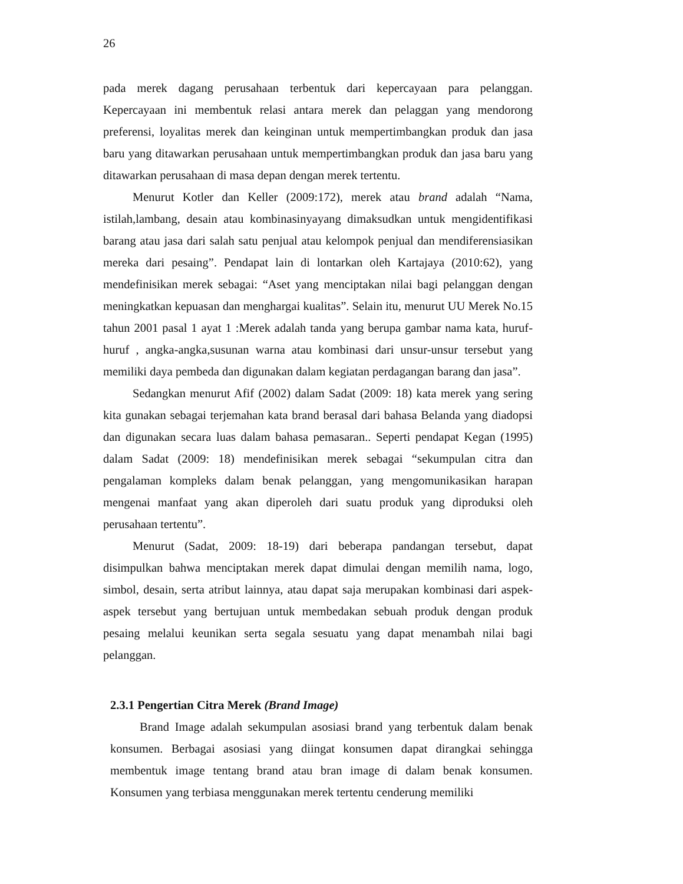26
pada merek dagang perusahaan terbentuk dari kepercayaan para pelanggan. Kepercayaan ini membentuk relasi antara merek dan pelaggan yang mendorong preferensi, loyalitas merek dan keinginan untuk mempertimbangkan produk dan jasa baru yang ditawarkan perusahaan untuk mempertimbangkan produk dan jasa baru yang ditawarkan perusahaan di masa depan dengan merek tertentu.
Menurut Kotler dan Keller (2009:172), merek atau brand adalah “Nama, istilah,lambang, desain atau kombinasinyayang dimaksudkan untuk mengidentifikasi barang atau jasa dari salah satu penjual atau kelompok penjual dan mendiferensiasikan mereka dari pesaing”. Pendapat lain di lontarkan oleh Kartajaya (2010:62), yang mendefinisikan merek sebagai: “Aset yang menciptakan nilai bagi pelanggan dengan meningkatkan kepuasan dan menghargai kualitas”. Selain itu, menurut UU Merek No.15 tahun 2001 pasal 1 ayat 1 :Merek adalah tanda yang berupa gambar nama kata, huruf-huruf , angka-angka,susunan warna atau kombinasi dari unsur-unsur tersebut yang memiliki daya pembeda dan digunakan dalam kegiatan perdagangan barang dan jasa”.
Sedangkan menurut Afif (2002) dalam Sadat (2009: 18) kata merek yang sering kita gunakan sebagai terjemahan kata brand berasal dari bahasa Belanda yang diadopsi dan digunakan secara luas dalam bahasa pemasaran.. Seperti pendapat Kegan (1995) dalam Sadat (2009: 18) mendefinisikan merek sebagai “sekumpulan citra dan pengalaman kompleks dalam benak pelanggan, yang mengomunikasikan harapan mengenai manfaat yang akan diperoleh dari suatu produk yang diproduksi oleh perusahaan tertentu”.
Menurut (Sadat, 2009: 18-19) dari beberapa pandangan tersebut, dapat disimpulkan bahwa menciptakan merek dapat dimulai dengan memilih nama, logo, simbol, desain, serta atribut lainnya, atau dapat saja merupakan kombinasi dari aspek-aspek tersebut yang bertujuan untuk membedakan sebuah produk dengan produk pesaing melalui keunikan serta segala sesuatu yang dapat menambah nilai bagi pelanggan.
2.3.1 Pengertian Citra Merek (Brand Image)
Brand Image adalah sekumpulan asosiasi brand yang terbentuk dalam benak konsumen. Berbagai asosiasi yang diingat konsumen dapat dirangkai sehingga membentuk image tentang brand atau bran image di dalam benak konsumen. Konsumen yang terbiasa menggunakan merek tertentu cenderung memiliki